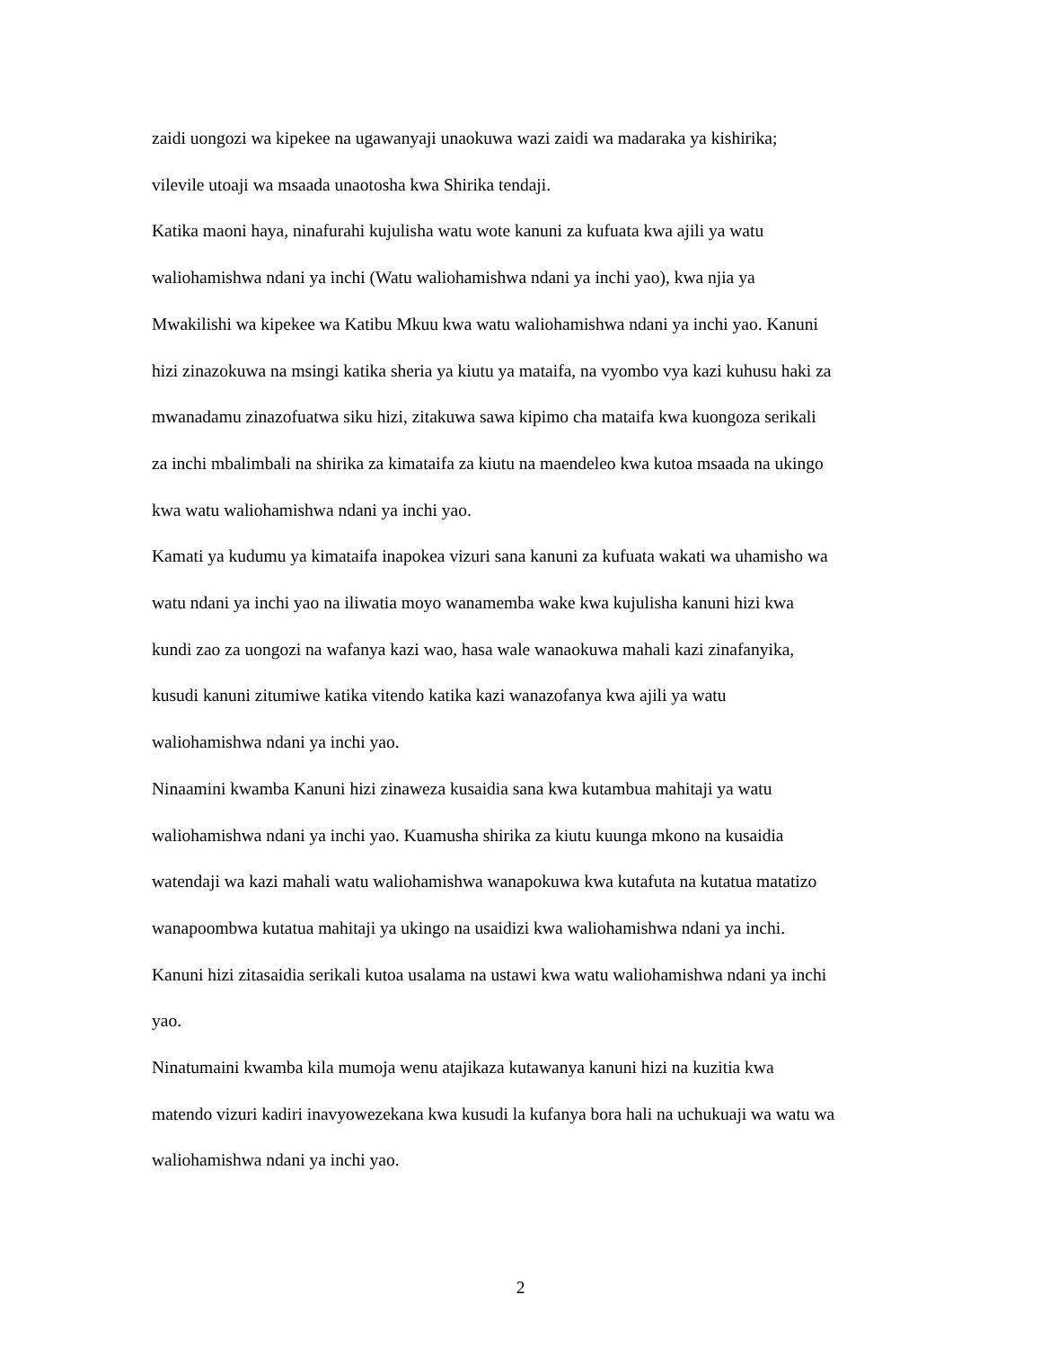zaidi uongozi wa kipekee na ugawanyaji unaokuwa wazi zaidi wa madaraka ya kishirika;
vilevile utoaji wa msaada unaotosha kwa Shirika tendaji.
Katika maoni haya, ninafurahi kujulisha watu wote kanuni za kufuata kwa ajili ya watu
waliohamishwa ndani ya inchi (Watu waliohamishwa ndani ya inchi yao), kwa njia ya
Mwakilishi wa kipekee wa Katibu Mkuu kwa watu waliohamishwa ndani ya inchi yao. Kanuni
hizi zinazokuwa na msingi katika sheria ya kiutu ya mataifa, na vyombo vya kazi kuhusu haki za
mwanadamu zinazofuatwa siku hizi, zitakuwa sawa kipimo cha mataifa kwa kuongoza serikali
za inchi mbalimbali na shirika za kimataifa za kiutu na maendeleo kwa kutoa msaada na ukingo
kwa watu waliohamishwa ndani ya inchi yao.
Kamati ya kudumu ya kimataifa inapokea vizuri sana kanuni za kufuata wakati wa uhamisho wa
watu ndani ya inchi yao na iliwatia moyo wanamemba wake kwa kujulisha kanuni hizi kwa
kundi zao za uongozi na wafanya kazi wao, hasa wale wanaokuwa mahali kazi zinafanyika,
kusudi kanuni zitumiwe katika vitendo katika kazi wanazofanya kwa ajili ya watu
waliohamishwa ndani ya inchi yao.
Ninaamini kwamba Kanuni hizi zinaweza kusaidia sana kwa kutambua mahitaji ya watu
waliohamishwa ndani ya inchi yao. Kuamusha shirika za kiutu kuunga mkono na kusaidia
watendaji wa kazi mahali watu waliohamishwa wanapokuwa kwa kutafuta na kutatua matatizo
wanapoombwa kutatua mahitaji ya ukingo na usaidizi kwa waliohamishwa ndani ya inchi.
Kanuni hizi zitasaidia serikali kutoa usalama na ustawi kwa watu waliohamishwa ndani ya inchi
yao.
Ninatumaini kwamba kila mumoja wenu atajikaza kutawanya kanuni hizi na kuzitia kwa
matendo vizuri kadiri inavyowezekana kwa kusudi la kufanya bora hali na uchukuaji wa watu wa
waliohamishwa ndani ya inchi yao.
2